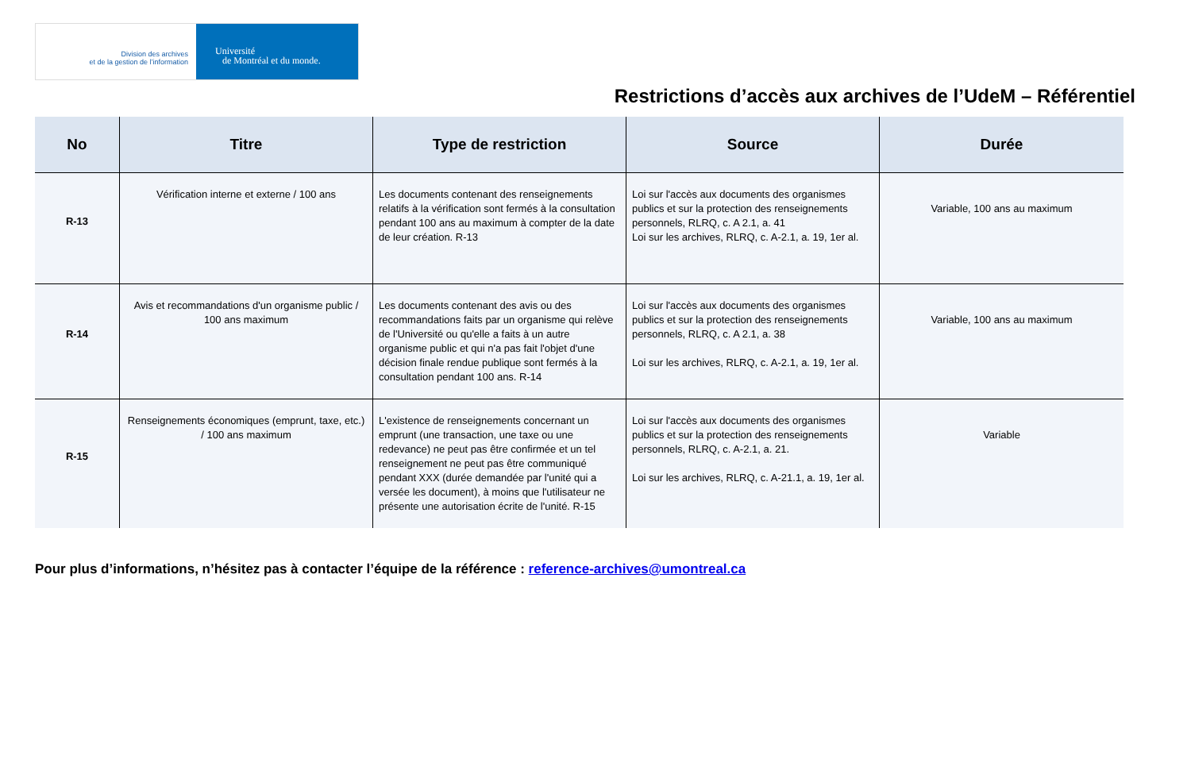Division des archives
et de la gestion de l’information
Université
de Montréal et du monde.
Restrictions d’accès aux archives de l’UdeM – Référentiel
| No | Titre | Type de restriction | Source | Durée |
| --- | --- | --- | --- | --- |
| R-13 | Vérification interne et externe / 100 ans | Les documents contenant des renseignements relatifs à la vérification sont fermés à la consultation pendant 100 ans au maximum à compter de la date de leur création. R-13 | Loi sur l'accès aux documents des organismes publics et sur la protection des renseignements personnels, RLRQ, c. A 2.1, a. 41 Loi sur les archives, RLRQ, c. A-2.1, a. 19, 1er al. | Variable, 100 ans au maximum |
| R-14 | Avis et recommandations d'un organisme public / 100 ans maximum | Les documents contenant des avis ou des recommandations faits par un organisme qui relève de l'Université ou qu'elle a faits à un autre organisme public et qui n'a pas fait l'objet d'une décision finale rendue publique sont fermés à la consultation pendant 100 ans. R-14 | Loi sur l'accès aux documents des organismes publics et sur la protection des renseignements personnels, RLRQ, c. A 2.1, a. 38 Loi sur les archives, RLRQ, c. A-2.1, a. 19, 1er al. | Variable, 100 ans au maximum |
| R-15 | Renseignements économiques (emprunt, taxe, etc.) / 100 ans maximum | L'existence de renseignements concernant un emprunt (une transaction, une taxe ou une redevance) ne peut pas être confirmée et un tel renseignement ne peut pas être communiqué pendant XXX (durée demandée par l'unité qui a versée les document), à moins que l'utilisateur ne présente une autorisation écrite de l'unité. R-15 | Loi sur l'accès aux documents des organismes publics et sur la protection des renseignements personnels, RLRQ, c. A-2.1, a. 21. Loi sur les archives, RLRQ, c. A-21.1, a. 19, 1er al. | Variable |
Pour plus d’informations, n’hésitez pas à contacter l’équipe de la référence : reference-archives@umontreal.ca